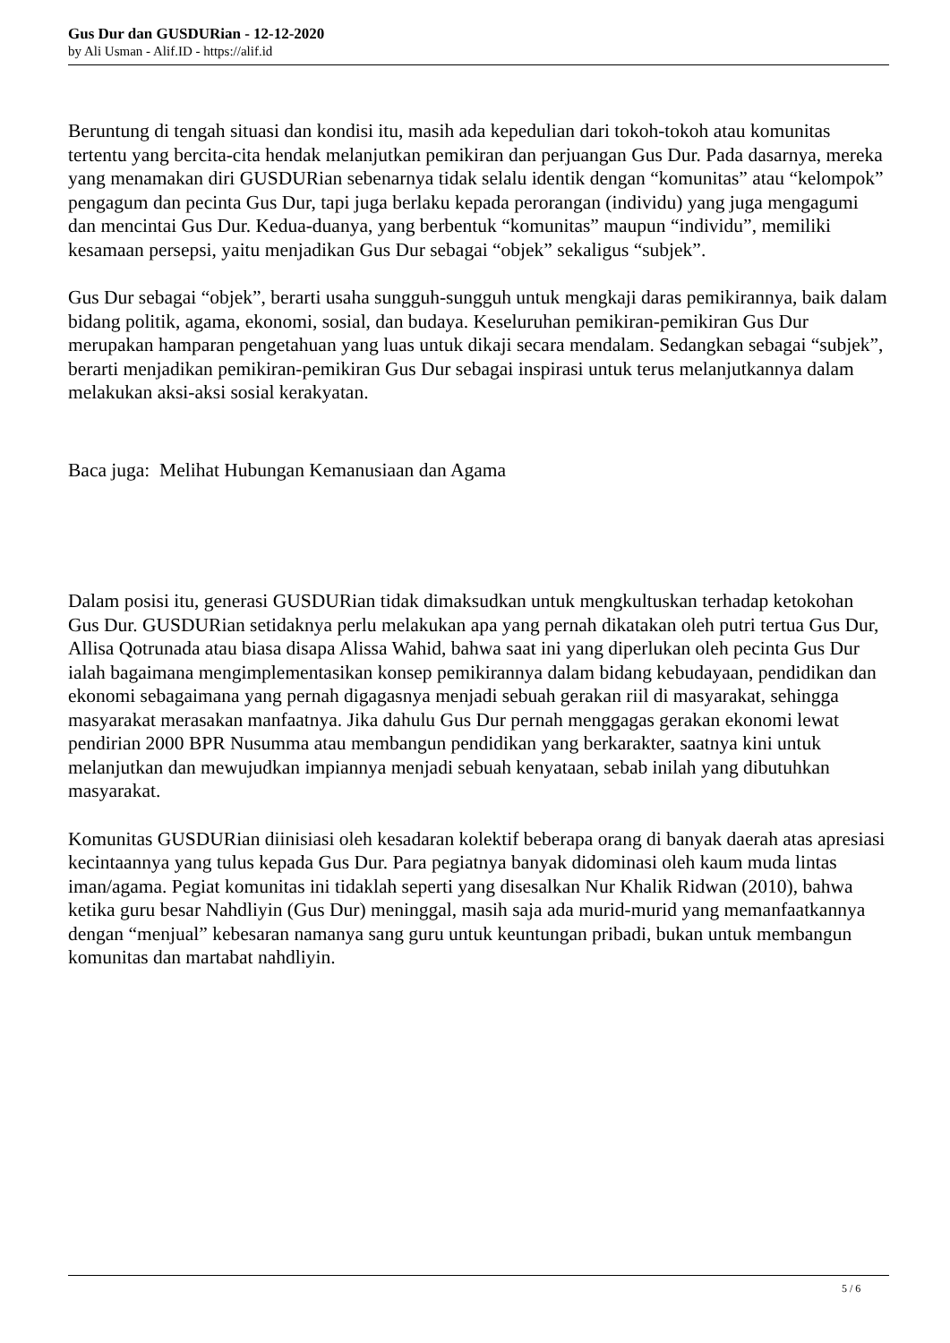Gus Dur dan GUSDURian - 12-12-2020
by Ali Usman - Alif.ID - https://alif.id
Beruntung di tengah situasi dan kondisi itu, masih ada kepedulian dari tokoh-tokoh atau komunitas tertentu yang bercita-cita hendak melanjutkan pemikiran dan perjuangan Gus Dur. Pada dasarnya, mereka yang menamakan diri GUSDURian sebenarnya tidak selalu identik dengan “komunitas” atau “kelompok” pengagum dan pecinta Gus Dur, tapi juga berlaku kepada perorangan (individu) yang juga mengagumi dan mencintai Gus Dur. Kedua-duanya, yang berbentuk “komunitas” maupun “individu”, memiliki kesamaan persepsi, yaitu menjadikan Gus Dur sebagai “objek” sekaligus “subjek”.
Gus Dur sebagai “objek”, berarti usaha sungguh-sungguh untuk mengkaji daras pemikirannya, baik dalam bidang politik, agama, ekonomi, sosial, dan budaya. Keseluruhan pemikiran-pemikiran Gus Dur merupakan hamparan pengetahuan yang luas untuk dikaji secara mendalam. Sedangkan sebagai “subjek”, berarti menjadikan pemikiran-pemikiran Gus Dur sebagai inspirasi untuk terus melanjutkannya dalam melakukan aksi-aksi sosial kerakyatan.
Baca juga: Melihat Hubungan Kemanusiaan dan Agama
Dalam posisi itu, generasi GUSDURian tidak dimaksudkan untuk mengkultuskan terhadap ketokohan Gus Dur. GUSDURian setidaknya perlu melakukan apa yang pernah dikatakan oleh putri tertua Gus Dur, Allisa Qotrunada atau biasa disapa Alissa Wahid, bahwa saat ini yang diperlukan oleh pecinta Gus Dur ialah bagaimana mengimplementasikan konsep pemikirannya dalam bidang kebudayaan, pendidikan dan ekonomi sebagaimana yang pernah digagasnya menjadi sebuah gerakan riil di masyarakat, sehingga masyarakat merasakan manfaatnya. Jika dahulu Gus Dur pernah menggagas gerakan ekonomi lewat pendirian 2000 BPR Nusumma atau membangun pendidikan yang berkarakter, saatnya kini untuk melanjutkan dan mewujudkan impiannya menjadi sebuah kenyataan, sebab inilah yang dibutuhkan masyarakat.
Komunitas GUSDURian diinisiasi oleh kesadaran kolektif beberapa orang di banyak daerah atas apresiasi kecintaannya yang tulus kepada Gus Dur. Para pegiatnya banyak didominasi oleh kaum muda lintas iman/agama. Pegiat komunitas ini tidaklah seperti yang disesalkan Nur Khalik Ridwan (2010), bahwa ketika guru besar Nahdliyin (Gus Dur) meninggal, masih saja ada murid-murid yang memanfaatkannya dengan “menjual” kebesaran namanya sang guru untuk keuntungan pribadi, bukan untuk membangun komunitas dan martabat nahdliyin.
5 / 6